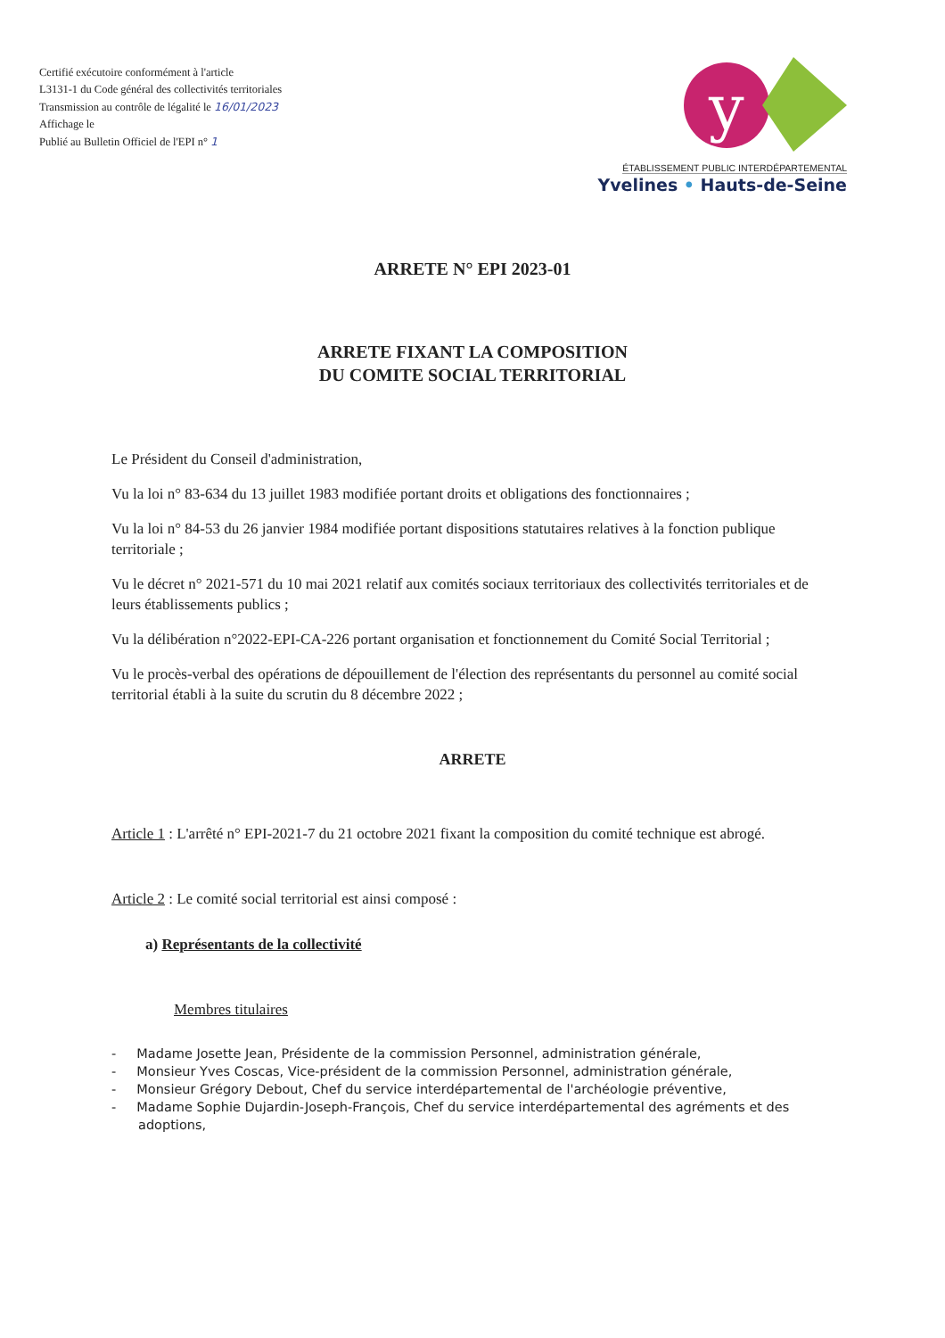Certifié exécutoire conformément à l'article
L3131-1 du Code général des collectivités territoriales
Transmission au contrôle de légalité le 16/01/2023
Affichage le
Publié au Bulletin Officiel de l'EPI n° 1
y
ÉTABLISSEMENT PUBLIC INTERDÉPARTEMENTAL
Yvelines • Hauts-de-Seine
ARRETE N° EPI 2023-01
ARRETE FIXANT LA COMPOSITION
DU COMITE SOCIAL TERRITORIAL
Le Président du Conseil d'administration,
Vu la loi n° 83-634 du 13 juillet 1983 modifiée portant droits et obligations des fonctionnaires ;
Vu la loi n° 84-53 du 26 janvier 1984 modifiée portant dispositions statutaires relatives à la fonction publique territoriale ;
Vu le décret n° 2021-571 du 10 mai 2021 relatif aux comités sociaux territoriaux des collectivités territoriales et de leurs établissements publics ;
Vu la délibération n°2022-EPI-CA-226 portant organisation et fonctionnement du Comité Social Territorial ;
Vu le procès-verbal des opérations de dépouillement de l'élection des représentants du personnel au comité social territorial établi à la suite du scrutin du 8 décembre 2022 ;
ARRETE
Article 1 : L'arrêté n° EPI-2021-7 du 21 octobre 2021 fixant la composition du comité technique est abrogé.
Article 2 : Le comité social territorial est ainsi composé :
a) Représentants de la collectivité
Membres titulaires
- Madame Josette Jean, Présidente de la commission Personnel, administration générale,
- Monsieur Yves Coscas, Vice-président de la commission Personnel, administration générale,
- Monsieur Grégory Debout, Chef du service interdépartemental de l'archéologie préventive,
- Madame Sophie Dujardin-Joseph-François, Chef du service interdépartemental des agréments et des adoptions,